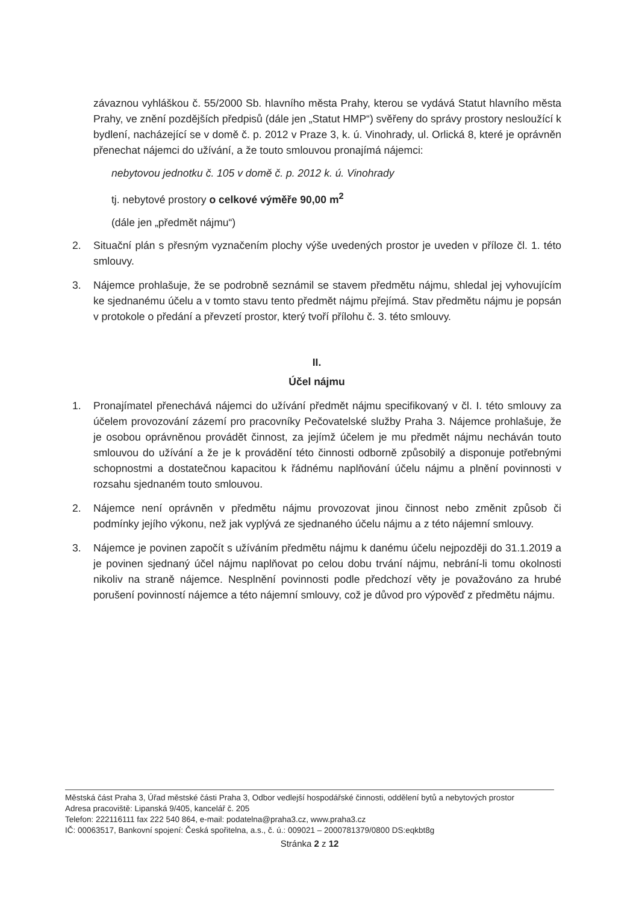závaznou vyhláškou č. 55/2000 Sb. hlavního města Prahy, kterou se vydává Statut hlavního města Prahy, ve znění pozdějších předpisů (dále jen „Statut HMP“) svěřeny do správy prostory nesloužící k bydlení, nacházející se v domě č. p. 2012 v Praze 3, k. ú. Vinohrady, ul. Orlická 8, které je oprávněn přenechat nájemci do užívání, a že touto smlouvou pronajímá nájemci:
nebytovou jednotku č. 105 v domě č. p. 2012 k. ú. Vinohrady
tj. nebytové prostory o celkové výměře 90,00 m<sup>2</sup>
(dále jen „předmět nájmu“)
2. Situační plán s přesným vyznačením plochy výše uvedených prostor je uveden v příloze čl. 1. této smlouvy.
3. Nájemce prohlašuje, že se podrobně seznámil se stavem předmětu nájmu, shledal jej vyhovujícím ke sjednanému účelu a v tomto stavu tento předmět nájmu přejímá. Stav předmětu nájmu je popsán v protokole o předání a převzetí prostor, který tvoří přílohu č. 3. této smlouvy.
II.
Účel nájmu
1. Pronajímatel přenechává nájemci do užívání předmět nájmu specifikovaný v čl. I. této smlouvy za účelem provozování zázemí pro pracovníky Pečovatelské služby Praha 3. Nájemce prohlašuje, že je osobou oprávněnou provádět činnost, za jejímž účelem je mu předmět nájmu necháván touto smlouvou do užívání a že je k provádění této činnosti odborně způsobilý a disponuje potřebnými schopnostmi a dostatečnou kapacitou k řádnému naplňování účelu nájmu a plnění povinnosti v rozsahu sjednaném touto smlouvou.
2. Nájemce není oprávněn v předmětu nájmu provozovat jinou činnost nebo změnit způsob či podmínky jejího výkonu, než jak vyplývá ze sjednaného účelu nájmu a z této nájemní smlouvy.
3. Nájemce je povinen započít s užíváním předmětu nájmu k danému účelu nejpozději do 31.1.2019 a je povinen sjednaný účel nájmu naplňovat po celou dobu trvání nájmu, nebrání-li tomu okolnosti nikoliv na straně nájemce. Nesplnění povinnosti podle předchozí věty je považováno za hrubé porušení povinností nájemce a této nájemní smlouvy, což je důvod pro výpověď z předmětu nájmu.
Městská část Praha 3, Úřad městské části Praha 3, Odbor vedlejší hospodářské činnosti, oddělení bytů a nebytových prostor
Adresa pracoviště: Lipanská 9/405, kancelář č. 205
Telefon: 222116111 fax 222 540 864, e-mail: podatelna@praha3.cz, www.praha3.cz
IČ: 00063517, Bankovní spojení: Česká spořitelna, a.s., č. ú.: 009021 – 2000781379/0800 DS:eqkbt8g
Stránka 2 z 12